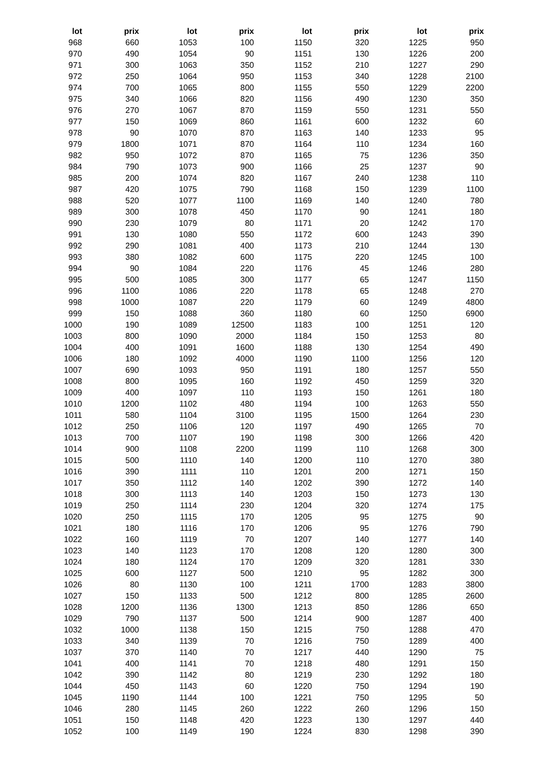| lot | prix | lot | prix | lot | prix | lot | prix |
| --- | --- | --- | --- | --- | --- | --- | --- |
| 968 | 660 | 1053 | 100 | 1150 | 320 | 1225 | 950 |
| 970 | 490 | 1054 | 90 | 1151 | 130 | 1226 | 200 |
| 971 | 300 | 1063 | 350 | 1152 | 210 | 1227 | 290 |
| 972 | 250 | 1064 | 950 | 1153 | 340 | 1228 | 2100 |
| 974 | 700 | 1065 | 800 | 1155 | 550 | 1229 | 2200 |
| 975 | 340 | 1066 | 820 | 1156 | 490 | 1230 | 350 |
| 976 | 270 | 1067 | 870 | 1159 | 550 | 1231 | 550 |
| 977 | 150 | 1069 | 860 | 1161 | 600 | 1232 | 60 |
| 978 | 90 | 1070 | 870 | 1163 | 140 | 1233 | 95 |
| 979 | 1800 | 1071 | 870 | 1164 | 110 | 1234 | 160 |
| 982 | 950 | 1072 | 870 | 1165 | 75 | 1236 | 350 |
| 984 | 790 | 1073 | 900 | 1166 | 25 | 1237 | 90 |
| 985 | 200 | 1074 | 820 | 1167 | 240 | 1238 | 110 |
| 987 | 420 | 1075 | 790 | 1168 | 150 | 1239 | 1100 |
| 988 | 520 | 1077 | 1100 | 1169 | 140 | 1240 | 780 |
| 989 | 300 | 1078 | 450 | 1170 | 90 | 1241 | 180 |
| 990 | 230 | 1079 | 80 | 1171 | 20 | 1242 | 170 |
| 991 | 130 | 1080 | 550 | 1172 | 600 | 1243 | 390 |
| 992 | 290 | 1081 | 400 | 1173 | 210 | 1244 | 130 |
| 993 | 380 | 1082 | 600 | 1175 | 220 | 1245 | 100 |
| 994 | 90 | 1084 | 220 | 1176 | 45 | 1246 | 280 |
| 995 | 500 | 1085 | 300 | 1177 | 65 | 1247 | 1150 |
| 996 | 1100 | 1086 | 220 | 1178 | 65 | 1248 | 270 |
| 998 | 1000 | 1087 | 220 | 1179 | 60 | 1249 | 4800 |
| 999 | 150 | 1088 | 360 | 1180 | 60 | 1250 | 6900 |
| 1000 | 190 | 1089 | 12500 | 1183 | 100 | 1251 | 120 |
| 1003 | 800 | 1090 | 2000 | 1184 | 150 | 1253 | 80 |
| 1004 | 400 | 1091 | 1600 | 1188 | 130 | 1254 | 490 |
| 1006 | 180 | 1092 | 4000 | 1190 | 1100 | 1256 | 120 |
| 1007 | 690 | 1093 | 950 | 1191 | 180 | 1257 | 550 |
| 1008 | 800 | 1095 | 160 | 1192 | 450 | 1259 | 320 |
| 1009 | 400 | 1097 | 110 | 1193 | 150 | 1261 | 180 |
| 1010 | 1200 | 1102 | 480 | 1194 | 100 | 1263 | 550 |
| 1011 | 580 | 1104 | 3100 | 1195 | 1500 | 1264 | 230 |
| 1012 | 250 | 1106 | 120 | 1197 | 490 | 1265 | 70 |
| 1013 | 700 | 1107 | 190 | 1198 | 300 | 1266 | 420 |
| 1014 | 900 | 1108 | 2200 | 1199 | 110 | 1268 | 300 |
| 1015 | 500 | 1110 | 140 | 1200 | 110 | 1270 | 380 |
| 1016 | 390 | 1111 | 110 | 1201 | 200 | 1271 | 150 |
| 1017 | 350 | 1112 | 140 | 1202 | 390 | 1272 | 140 |
| 1018 | 300 | 1113 | 140 | 1203 | 150 | 1273 | 130 |
| 1019 | 250 | 1114 | 230 | 1204 | 320 | 1274 | 175 |
| 1020 | 250 | 1115 | 170 | 1205 | 95 | 1275 | 90 |
| 1021 | 180 | 1116 | 170 | 1206 | 95 | 1276 | 790 |
| 1022 | 160 | 1119 | 70 | 1207 | 140 | 1277 | 140 |
| 1023 | 140 | 1123 | 170 | 1208 | 120 | 1280 | 300 |
| 1024 | 180 | 1124 | 170 | 1209 | 320 | 1281 | 330 |
| 1025 | 600 | 1127 | 500 | 1210 | 95 | 1282 | 300 |
| 1026 | 80 | 1130 | 100 | 1211 | 1700 | 1283 | 3800 |
| 1027 | 150 | 1133 | 500 | 1212 | 800 | 1285 | 2600 |
| 1028 | 1200 | 1136 | 1300 | 1213 | 850 | 1286 | 650 |
| 1029 | 790 | 1137 | 500 | 1214 | 900 | 1287 | 400 |
| 1032 | 1000 | 1138 | 150 | 1215 | 750 | 1288 | 470 |
| 1033 | 340 | 1139 | 70 | 1216 | 750 | 1289 | 400 |
| 1037 | 370 | 1140 | 70 | 1217 | 440 | 1290 | 75 |
| 1041 | 400 | 1141 | 70 | 1218 | 480 | 1291 | 150 |
| 1042 | 390 | 1142 | 80 | 1219 | 230 | 1292 | 180 |
| 1044 | 450 | 1143 | 60 | 1220 | 750 | 1294 | 190 |
| 1045 | 1190 | 1144 | 100 | 1221 | 750 | 1295 | 50 |
| 1046 | 280 | 1145 | 260 | 1222 | 260 | 1296 | 150 |
| 1051 | 150 | 1148 | 420 | 1223 | 130 | 1297 | 440 |
| 1052 | 100 | 1149 | 190 | 1224 | 830 | 1298 | 390 |